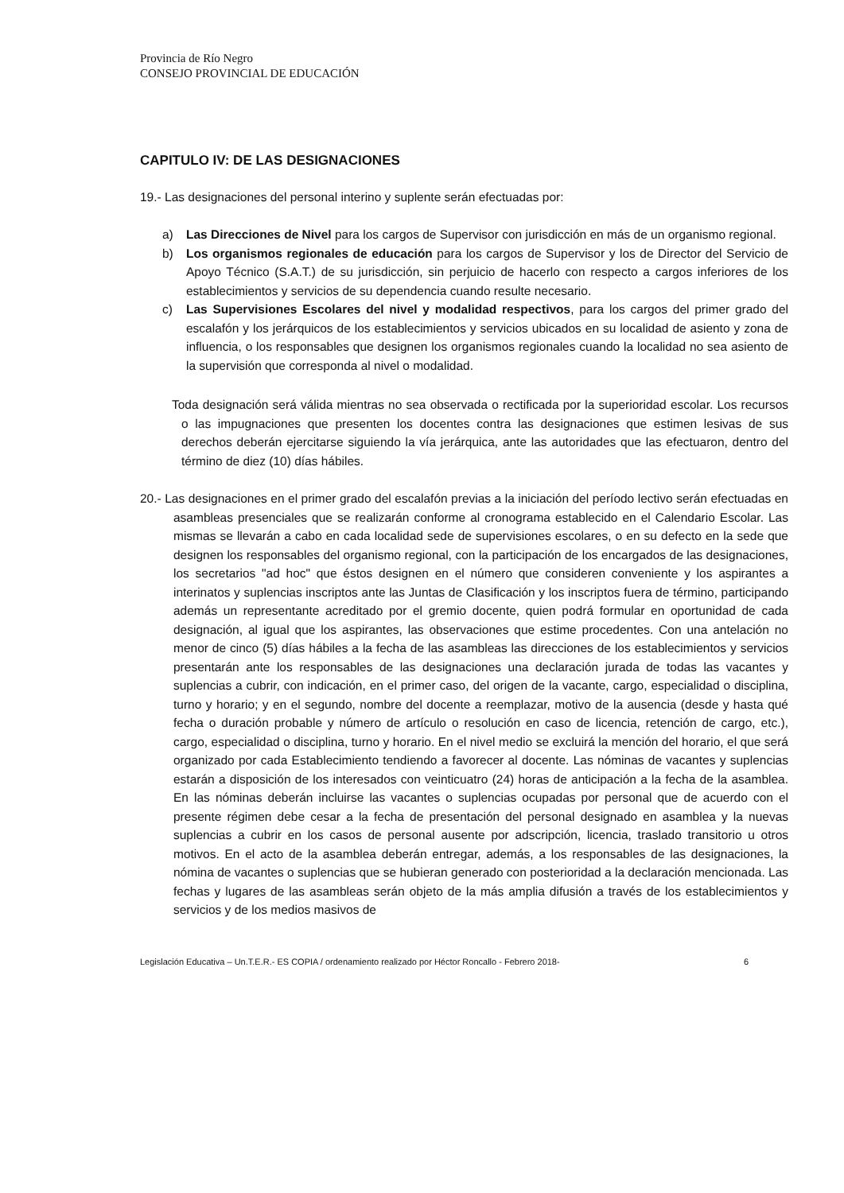Provincia de Río Negro
CONSEJO PROVINCIAL DE EDUCACIÓN
CAPITULO IV: DE LAS DESIGNACIONES
19.- Las designaciones del personal interino y suplente serán efectuadas por:
a) Las Direcciones de Nivel para los cargos de Supervisor con jurisdicción en más de un organismo regional.
b) Los organismos regionales de educación para los cargos de Supervisor y los de Director del Servicio de Apoyo Técnico (S.A.T.) de su jurisdicción, sin perjuicio de hacerlo con respecto a cargos inferiores de los establecimientos y servicios de su dependencia cuando resulte necesario.
c) Las Supervisiones Escolares del nivel y modalidad respectivos, para los cargos del primer grado del escalafón y los jerárquicos de los establecimientos y servicios ubicados en su localidad de asiento y zona de influencia, o los responsables que designen los organismos regionales cuando la localidad no sea asiento de la supervisión que corresponda al nivel o modalidad.
Toda designación será válida mientras no sea observada o rectificada por la superioridad escolar. Los recursos o las impugnaciones que presenten los docentes contra las designaciones que estimen lesivas de sus derechos deberán ejercitarse siguiendo la vía jerárquica, ante las autoridades que las efectuaron, dentro del término de diez (10) días hábiles.
20.- Las designaciones en el primer grado del escalafón previas a la iniciación del período lectivo serán efectuadas en asambleas presenciales que se realizarán conforme al cronograma establecido en el Calendario Escolar. Las mismas se llevarán a cabo en cada localidad sede de supervisiones escolares, o en su defecto en la sede que designen los responsables del organismo regional, con la participación de los encargados de las designaciones, los secretarios "ad hoc" que éstos designen en el número que consideren conveniente y los aspirantes a interinatos y suplencias inscriptos ante las Juntas de Clasificación y los inscriptos fuera de término, participando además un representante acreditado por el gremio docente, quien podrá formular en oportunidad de cada designación, al igual que los aspirantes, las observaciones que estime procedentes. Con una antelación no menor de cinco (5) días hábiles a la fecha de las asambleas las direcciones de los establecimientos y servicios presentarán ante los responsables de las designaciones una declaración jurada de todas las vacantes y suplencias a cubrir, con indicación, en el primer caso, del origen de la vacante, cargo, especialidad o disciplina, turno y horario; y en el segundo, nombre del docente a reemplazar, motivo de la ausencia (desde y hasta qué fecha o duración probable y número de artículo o resolución en caso de licencia, retención de cargo, etc.), cargo, especialidad o disciplina, turno y horario. En el nivel medio se excluirá la mención del horario, el que será organizado por cada Establecimiento tendiendo a favorecer al docente. Las nóminas de vacantes y suplencias estarán a disposición de los interesados con veinticuatro (24) horas de anticipación a la fecha de la asamblea. En las nóminas deberán incluirse las vacantes o suplencias ocupadas por personal que de acuerdo con el presente régimen debe cesar a la fecha de presentación del personal designado en asamblea y la nuevas suplencias a cubrir en los casos de personal ausente por adscripción, licencia, traslado transitorio u otros motivos. En el acto de la asamblea deberán entregar, además, a los responsables de las designaciones, la nómina de vacantes o suplencias que se hubieran generado con posterioridad a la declaración mencionada. Las fechas y lugares de las asambleas serán objeto de la más amplia difusión a través de los establecimientos y servicios y de los medios masivos de
Legislación Educativa – Un.T.E.R.- ES COPIA / ordenamiento realizado por Héctor Roncallo - Febrero 2018- 6